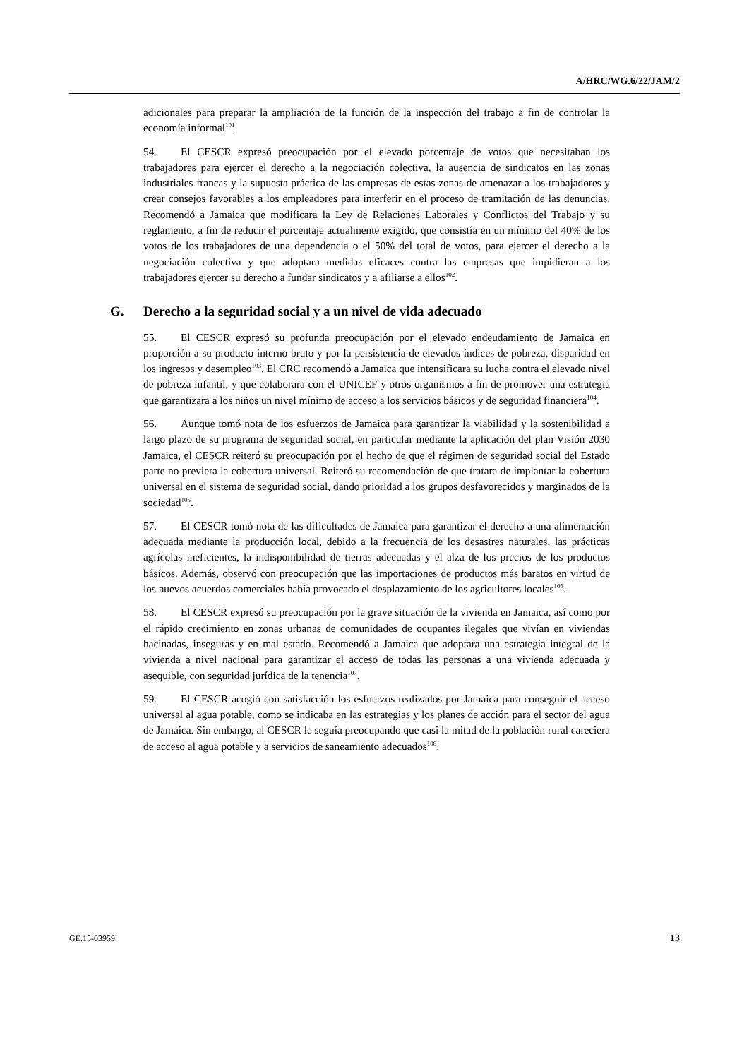A/HRC/WG.6/22/JAM/2
adicionales para preparar la ampliación de la función de la inspección del trabajo a fin de controlar la economía informal<sup>101</sup>.
54. El CESCR expresó preocupación por el elevado porcentaje de votos que necesitaban los trabajadores para ejercer el derecho a la negociación colectiva, la ausencia de sindicatos en las zonas industriales francas y la supuesta práctica de las empresas de estas zonas de amenazar a los trabajadores y crear consejos favorables a los empleadores para interferir en el proceso de tramitación de las denuncias. Recomendó a Jamaica que modificara la Ley de Relaciones Laborales y Conflictos del Trabajo y su reglamento, a fin de reducir el porcentaje actualmente exigido, que consistía en un mínimo del 40% de los votos de los trabajadores de una dependencia o el 50% del total de votos, para ejercer el derecho a la negociación colectiva y que adoptara medidas eficaces contra las empresas que impidieran a los trabajadores ejercer su derecho a fundar sindicatos y a afiliarse a ellos<sup>102</sup>.
G. Derecho a la seguridad social y a un nivel de vida adecuado
55. El CESCR expresó su profunda preocupación por el elevado endeudamiento de Jamaica en proporción a su producto interno bruto y por la persistencia de elevados índices de pobreza, disparidad en los ingresos y desempleo<sup>103</sup>. El CRC recomendó a Jamaica que intensificara su lucha contra el elevado nivel de pobreza infantil, y que colaborara con el UNICEF y otros organismos a fin de promover una estrategia que garantizara a los niños un nivel mínimo de acceso a los servicios básicos y de seguridad financiera<sup>104</sup>.
56. Aunque tomó nota de los esfuerzos de Jamaica para garantizar la viabilidad y la sostenibilidad a largo plazo de su programa de seguridad social, en particular mediante la aplicación del plan Visión 2030 Jamaica, el CESCR reiteró su preocupación por el hecho de que el régimen de seguridad social del Estado parte no previera la cobertura universal. Reiteró su recomendación de que tratara de implantar la cobertura universal en el sistema de seguridad social, dando prioridad a los grupos desfavorecidos y marginados de la sociedad<sup>105</sup>.
57. El CESCR tomó nota de las dificultades de Jamaica para garantizar el derecho a una alimentación adecuada mediante la producción local, debido a la frecuencia de los desastres naturales, las prácticas agrícolas ineficientes, la indisponibilidad de tierras adecuadas y el alza de los precios de los productos básicos. Además, observó con preocupación que las importaciones de productos más baratos en virtud de los nuevos acuerdos comerciales había provocado el desplazamiento de los agricultores locales<sup>106</sup>.
58. El CESCR expresó su preocupación por la grave situación de la vivienda en Jamaica, así como por el rápido crecimiento en zonas urbanas de comunidades de ocupantes ilegales que vivían en viviendas hacinadas, inseguras y en mal estado. Recomendó a Jamaica que adoptara una estrategia integral de la vivienda a nivel nacional para garantizar el acceso de todas las personas a una vivienda adecuada y asequible, con seguridad jurídica de la tenencia<sup>107</sup>.
59. El CESCR acogió con satisfacción los esfuerzos realizados por Jamaica para conseguir el acceso universal al agua potable, como se indicaba en las estrategias y los planes de acción para el sector del agua de Jamaica. Sin embargo, al CESCR le seguía preocupando que casi la mitad de la población rural careciera de acceso al agua potable y a servicios de saneamiento adecuados<sup>108</sup>.
GE.15-03959 13